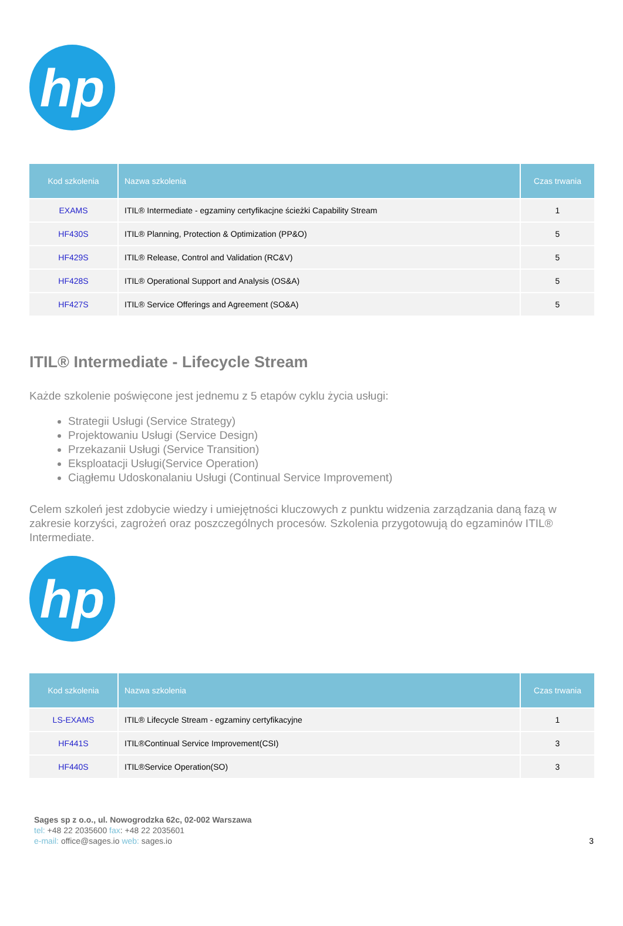hp
| Kod szkolenia | Nazwa szkolenia | Czas trwania |
| --- | --- | --- |
| EXAMS | ITIL® Intermediate - egzaminy certyfikacjne ścieżki Capability Stream | 1 |
| HF430S | ITIL® Planning, Protection & Optimization (PP&O) | 5 |
| HF429S | ITIL® Release, Control and Validation (RC&V) | 5 |
| HF428S | ITIL® Operational Support and Analysis (OS&A) | 5 |
| HF427S | ITIL® Service Offerings and Agreement (SO&A) | 5 |
ITIL® Intermediate - Lifecycle Stream
Każde szkolenie poświęcone jest jednemu z 5 etapów cyklu życia usługi:
Strategii Usługi (Service Strategy)
Projektowaniu Usługi (Service Design)
Przekazanii Usługi (Service Transition)
Eksploatacji Usługi(Service Operation)
Ciągłemu Udoskonalaniu Usługi (Continual Service Improvement)
Celem szkoleń jest zdobycie wiedzy i umiejętności kluczowych z punktu widzenia zarządzania daną fazą w zakresie korzyści, zagrożeń oraz poszczególnych procesów. Szkolenia przygotowują do egzaminów ITIL® Intermediate.
hp
| Kod szkolenia | Nazwa szkolenia | Czas trwania |
| --- | --- | --- |
| LS-EXAMS | ITIL® Lifecycle Stream - egzaminy certyfikacyjne | 1 |
| HF441S | ITIL®Continual Service Improvement(CSI) | 3 |
| HF440S | ITIL®Service Operation(SO) | 3 |
Sages sp z o.o., ul. Nowogrodzka 62c, 02-002 Warszawa
tel: +48 22 2035600 fax: +48 22 2035601
e-mail: office@sages.io web: sages.io
3